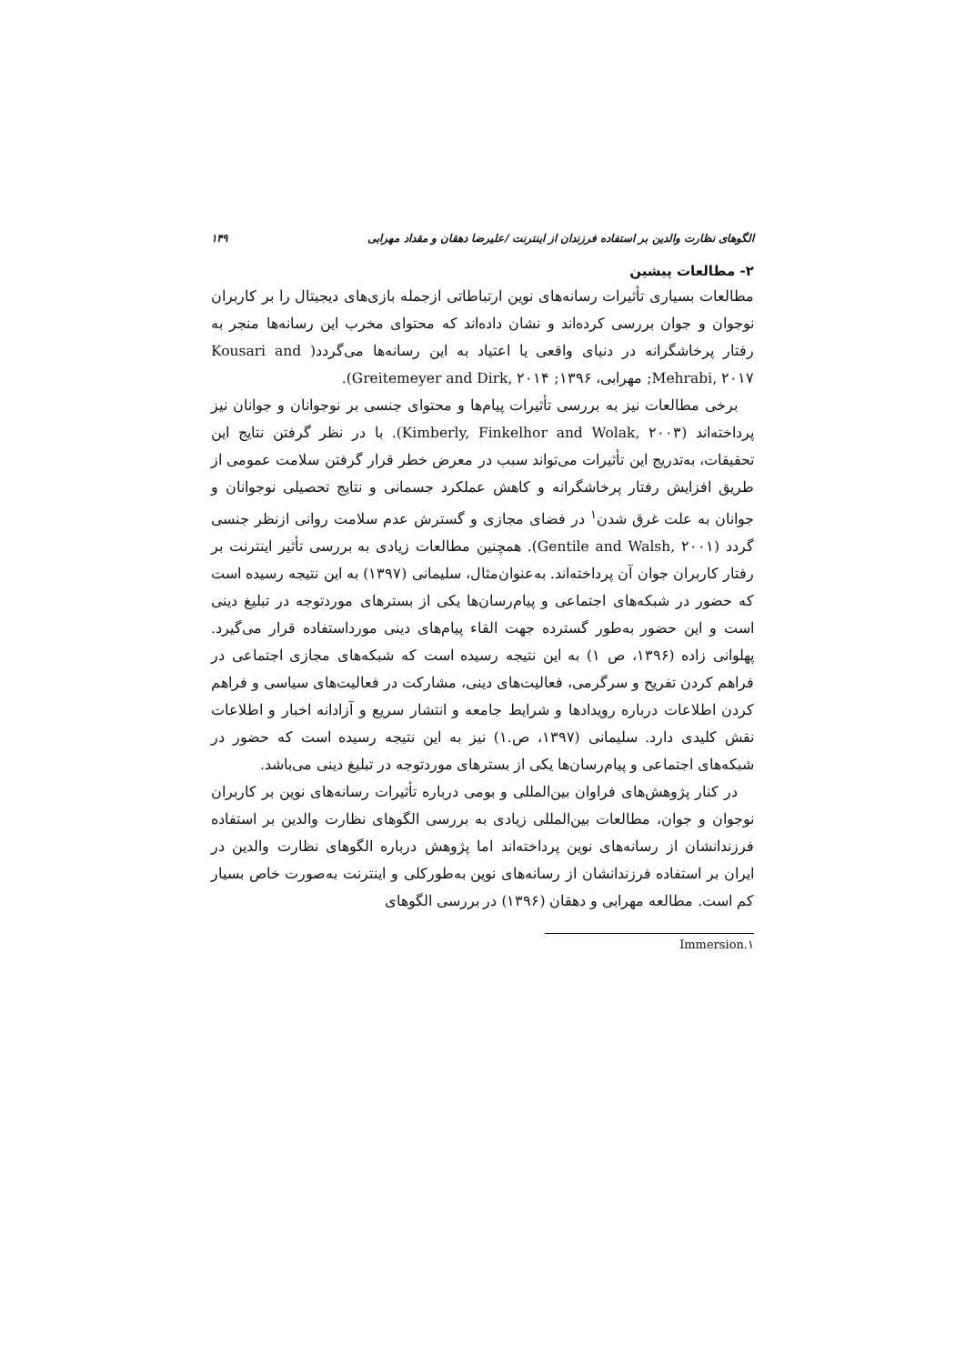الگوهای نظارت والدین بر استفاده فرزندان از اینترنت /علیرضا دهقان و مقداد مهرابی ۱۴۹
۲- مطالعات پیشین
مطالعات بسیاری تأثیرات رسانه‌های نوین ارتباطاتی ازجمله بازی‌های دیجیتال را بر کاربران نوجوان و جوان بررسی کرده‌اند و نشان داده‌اند که محتوای مخرب این رسانه‌ها منجر به رفتار پرخاشگرانه در دنیای واقعی یا اعتیاد به این رسانه‌ها می‌گردد( Kousari and Mehrabi, ۲۰۱۷; مهرابی، ۱۳۹۶; Greitemeyer and Dirk, ۲۰۱۴).
برخی مطالعات نیز به بررسی تأثیرات پیام‌ها و محتوای جنسی بر نوجوانان و جوانان نیز پرداخته‌اند (Kimberly, Finkelhor and Wolak, ۲۰۰۳). با در نظر گرفتن نتایج این تحقیقات، به‌تدریج این تأثیرات می‌تواند سبب در معرض خطر قرار گرفتن سلامت عمومی از طریق افزایش رفتار پرخاشگرانه و کاهش عملکرد جسمانی و نتایج تحصیلی نوجوانان و جوانان به علت غرق شدن<sup>۱</sup> در فضای مجازی و گسترش عدم سلامت روانی ازنظر جنسی گردد (Gentile and Walsh, ۲۰۰۱). همچنین مطالعات زیادی به بررسی تأثیر اینترنت بر رفتار کاربران جوان آن پرداخته‌اند. به‌عنوان‌مثال، سلیمانی (۱۳۹۷) به این نتیجه رسیده است که حضور در شبکه‌های اجتماعی و پیام‌رسان‌ها یکی از بسترهای موردتوجه در تبلیغ دینی است و این حضور به‌طور گسترده جهت القاء پیام‌های دینی مورداستفاده قرار می‌گیرد. پهلوانی زاده (۱۳۹۶، ص ۱) به این نتیجه رسیده است که شبکه‌های مجازی اجتماعی در فراهم کردن تفریح و سرگرمی، فعالیت‌های دینی، مشارکت در فعالیت‌های سیاسی و فراهم کردن اطلاعات درباره رویدادها و شرایط جامعه و انتشار سریع و آزادانه اخبار و اطلاعات نقش کلیدی دارد. سلیمانی (۱۳۹۷، ص.۱) نیز به این نتیجه رسیده است که حضور در شبکه‌های اجتماعی و پیام‌رسان‌ها یکی از بسترهای موردتوجه در تبلیغ دینی می‌باشد.
در کنار پژوهش‌های فراوان بین‌المللی و بومی درباره تأثیرات رسانه‌های نوین بر کاربران نوجوان و جوان، مطالعات بین‌المللی زیادی به بررسی الگوهای نظارت والدین بر استفاده فرزندانشان از رسانه‌های نوین پرداخته‌اند اما پژوهش درباره الگوهای نظارت والدین در ایران بر استفاده فرزندانشان از رسانه‌های نوین به‌طورکلی و اینترنت به‌صورت خاص بسیار کم است. مطالعه مهرابی و دهقان (۱۳۹۶) در بررسی الگوهای
۱.Immersion